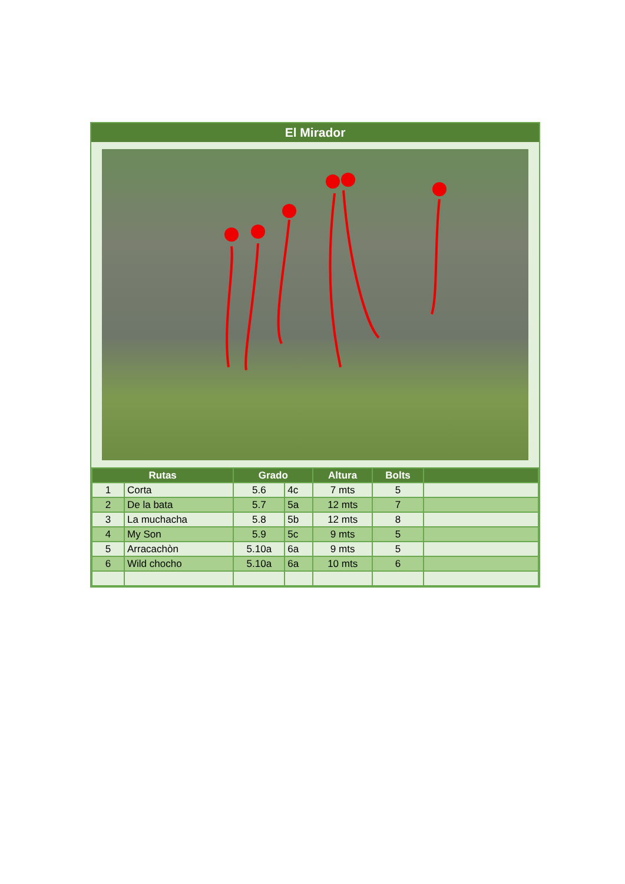El Mirador
| Rutas | | Grado | | Altura | Bolts | |
| --- | --- | --- | --- | --- | --- | --- |
| 1 | Corta | 5.6 | 4c | 7 mts | 5 | |
| 2 | De la bata | 5.7 | 5a | 12 mts | 7 | |
| 3 | La muchacha | 5.8 | 5b | 12 mts | 8 | |
| 4 | My Son | 5.9 | 5c | 9 mts | 5 | |
| 5 | Arracachòn | 5.10a | 6a | 9 mts | 5 | |
| 6 | Wild chocho | 5.10a | 6a | 10 mts | 6 | |